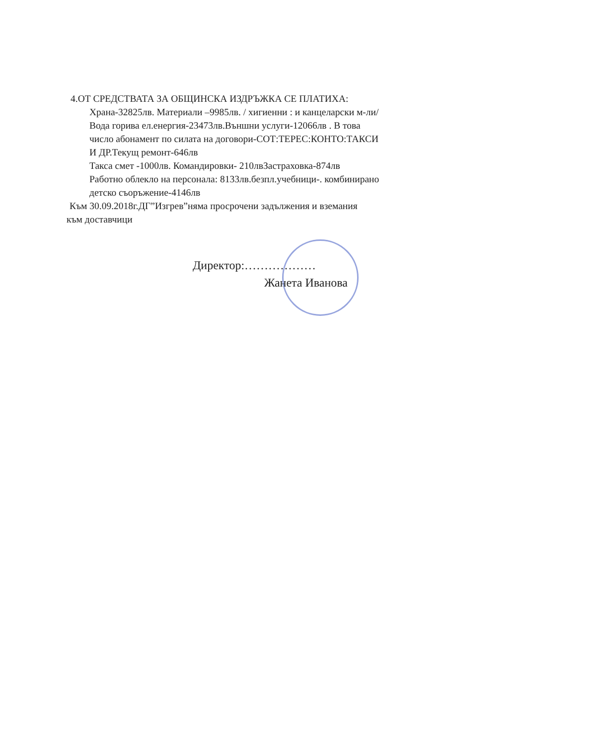4.ОТ СРЕДСТВАТА ЗА ОБЩИНСКА ИЗДРЪЖКА СЕ ПЛАТИХА:
Храна-32825лв. Материали –9985лв. / хигиенни : и канцеларски м-ли/
Вода горива ел.енергия-23473лв.Външни услуги-12066лв . В това
число абонамент по силата на договори-СОТ:ТЕРЕС:КОНТО:ТАКСИ
И ДР.Текущ ремонт-646лв
Такса смет -1000лв. Командировки- 210лвЗастраховка-874лв
Работно облекло на персонала: 8133лв.безпл.учебници-. комбинирано
детско съоръжение-4146лв
Към 30.09.2018г.ДГ”Изгрев”няма просрочени задължения и вземания
към доставчици
Директор:………………
Жанета Иванова